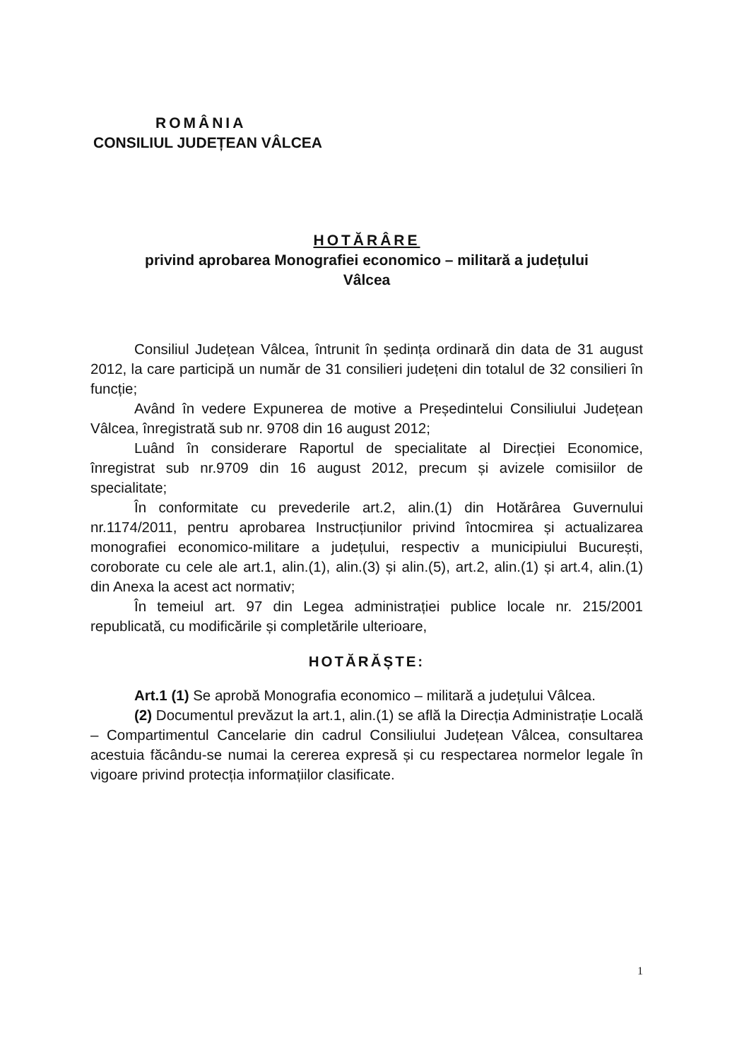ROMÂNIA
CONSILIUL JUDEȚEAN VÂLCEA
HOTĂRÂRE
privind aprobarea Monografiei economico – militară a județului
Vâlcea
Consiliul Județean Vâlcea, întrunit în ședința ordinară din data de 31 august 2012, la care participă un număr de 31 consilieri județeni din totalul de 32 consilieri în funcție;
Având în vedere Expunerea de motive a Președintelui Consiliului Județean Vâlcea, înregistrată sub nr. 9708 din 16 august 2012;
Luând în considerare Raportul de specialitate al Direcției Economice, înregistrat sub nr.9709 din 16 august 2012, precum și avizele comisiilor de specialitate;
În conformitate cu prevederile art.2, alin.(1) din Hotărârea Guvernului nr.1174/2011, pentru aprobarea Instrucțiunilor privind întocmirea și actualizarea monografiei economico-militare a județului, respectiv a municipiului București, coroborate cu cele ale art.1, alin.(1), alin.(3) și alin.(5), art.2, alin.(1) și art.4, alin.(1) din Anexa la acest act normativ;
În temeiul art. 97 din Legea administrației publice locale nr. 215/2001 republicată, cu modificările și completările ulterioare,
HOTĂRĂȘTE:
Art.1 (1) Se aprobă Monografia economico – militară a județului Vâlcea.
(2) Documentul prevăzut la art.1, alin.(1) se află la Direcția Administrație Locală – Compartimentul Cancelarie din cadrul Consiliului Județean Vâlcea, consultarea acestuia făcându-se numai la cererea expresă și cu respectarea normelor legale în vigoare privind protecția informațiilor clasificate.
1